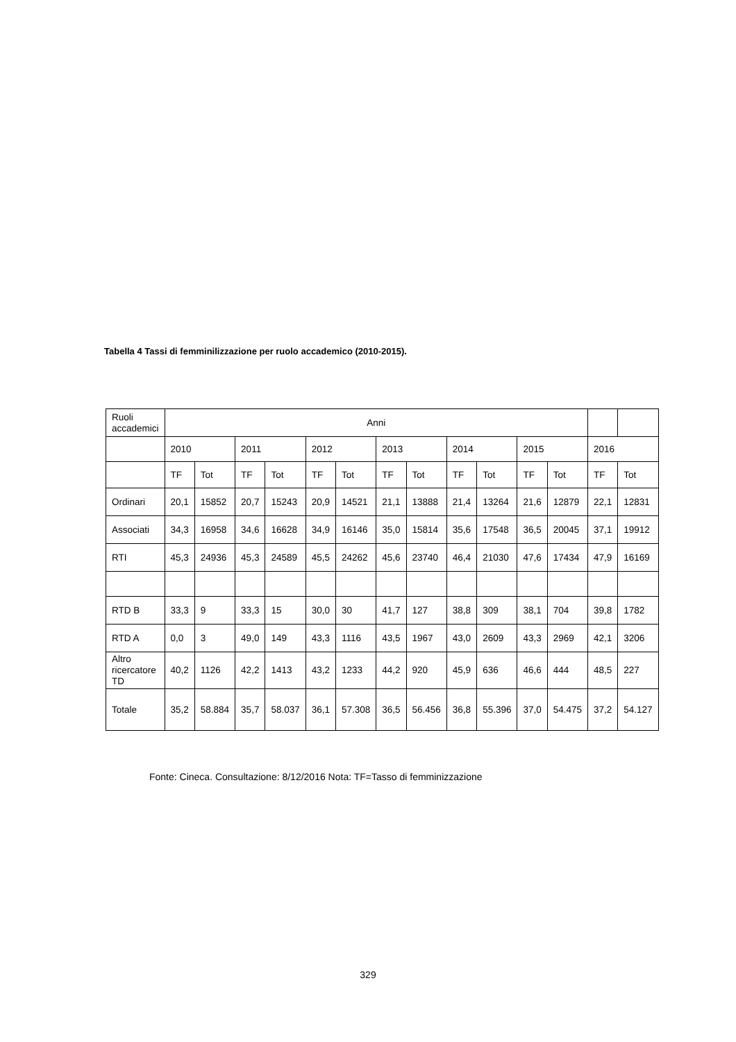Tabella 4 Tassi di femminilizzazione per ruolo accademico (2010-2015).
| Ruoli accademici | Anni | | | | | | | | | | | | | |
| | 2010 | | 2011 | | 2012 | | 2013 | | 2014 | | 2015 | | 2016 | |
| | TF | Tot | TF | Tot | TF | Tot | TF | Tot | TF | Tot | TF | Tot | TF | Tot |
| Ordinari | 20,1 | 15852 | 20,7 | 15243 | 20,9 | 14521 | 21,1 | 13888 | 21,4 | 13264 | 21,6 | 12879 | 22,1 | 12831 |
| Associati | 34,3 | 16958 | 34,6 | 16628 | 34,9 | 16146 | 35,0 | 15814 | 35,6 | 17548 | 36,5 | 20045 | 37,1 | 19912 |
| RTI | 45,3 | 24936 | 45,3 | 24589 | 45,5 | 24262 | 45,6 | 23740 | 46,4 | 21030 | 47,6 | 17434 | 47,9 | 16169 |
| RTD B | 33,3 | 9 | 33,3 | 15 | 30,0 | 30 | 41,7 | 127 | 38,8 | 309 | 38,1 | 704 | 39,8 | 1782 |
| RTD A | 0,0 | 3 | 49,0 | 149 | 43,3 | 1116 | 43,5 | 1967 | 43,0 | 2609 | 43,3 | 2969 | 42,1 | 3206 |
| Altro ricercatore TD | 40,2 | 1126 | 42,2 | 1413 | 43,2 | 1233 | 44,2 | 920 | 45,9 | 636 | 46,6 | 444 | 48,5 | 227 |
| Totale | 35,2 | 58.884 | 35,7 | 58.037 | 36,1 | 57.308 | 36,5 | 56.456 | 36,8 | 55.396 | 37,0 | 54.475 | 37,2 | 54.127 |
Fonte: Cineca. Consultazione: 8/12/2016 Nota: TF=Tasso di femminizzazione
329